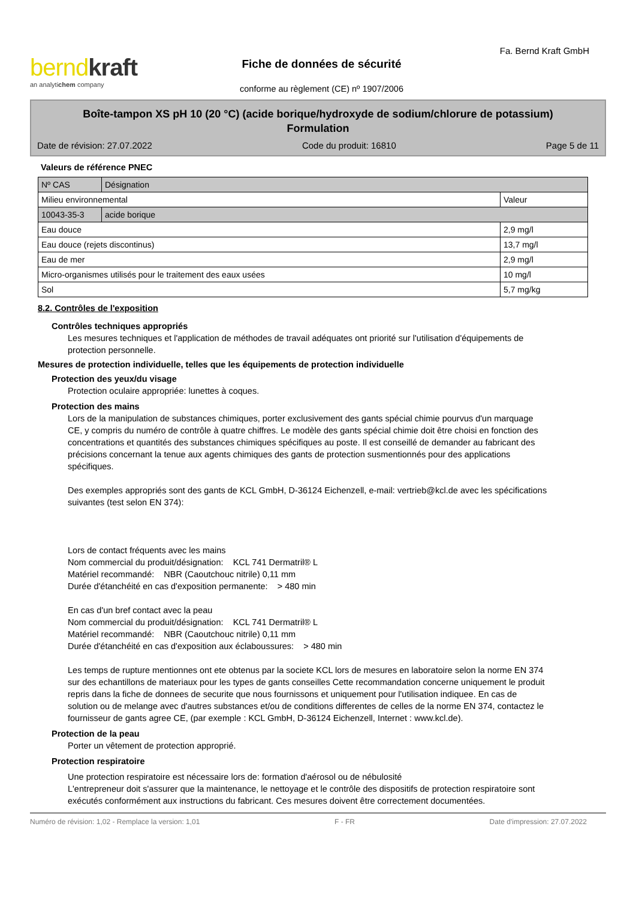bernd kraft
an analytichem company
Fiche de données de sécurité
conforme au règlement (CE) nº 1907/2006
Fa. Bernd Kraft GmbH
Boîte-tampon XS pH 10 (20 °C) (acide borique/hydroxyde de sodium/chlorure de potassium)
Formulation
Date de révision: 27.07.2022 Code du produit: 16810 Page 5 de 11
Valeurs de référence PNEC
| Nº CAS | Désignation | |
| --- | --- | --- |
| Milieu environnemental | | Valeur |
| 10043-35-3 | acide borique | |
| Eau douce | | 2,9 mg/l |
| Eau douce (rejets discontinus) | | 13,7 mg/l |
| Eau de mer | | 2,9 mg/l |
| Micro-organismes utilisés pour le traitement des eaux usées | | 10 mg/l |
| Sol | | 5,7 mg/kg |
8.2. Contrôles de l'exposition
Contrôles techniques appropriés
Les mesures techniques et l'application de méthodes de travail adéquates ont priorité sur l'utilisation d'équipements de protection personnelle.
Mesures de protection individuelle, telles que les équipements de protection individuelle
Protection des yeux/du visage
Protection oculaire appropriée: lunettes à coques.
Protection des mains
Lors de la manipulation de substances chimiques, porter exclusivement des gants spécial chimie pourvus d'un marquage CE, y compris du numéro de contrôle à quatre chiffres. Le modèle des gants spécial chimie doit être choisi en fonction des concentrations et quantités des substances chimiques spécifiques au poste. Il est conseillé de demander au fabricant des précisions concernant la tenue aux agents chimiques des gants de protection susmentionnés pour des applications spécifiques.
Des exemples appropriés sont des gants de KCL GmbH, D-36124 Eichenzell, e-mail: vertrieb@kcl.de avec les spécifications suivantes (test selon EN 374):
Lors de contact fréquents avec les mains
Nom commercial du produit/désignation: KCL 741 Dermatril® L
Matériel recommandé: NBR (Caoutchouc nitrile) 0,11 mm
Durée d'étanchéité en cas d'exposition permanente: > 480 min
En cas d'un bref contact avec la peau
Nom commercial du produit/désignation: KCL 741 Dermatril® L
Matériel recommandé: NBR (Caoutchouc nitrile) 0,11 mm
Durée d'étanchéité en cas d'exposition aux éclaboussures: > 480 min
Les temps de rupture mentionnes ont ete obtenus par la societe KCL lors de mesures en laboratoire selon la norme EN 374 sur des echantillons de materiaux pour les types de gants conseilles Cette recommandation concerne uniquement le produit repris dans la fiche de donnees de securite que nous fournissons et uniquement pour l'utilisation indiquee. En cas de solution ou de melange avec d'autres substances et/ou de conditions differentes de celles de la norme EN 374, contactez le fournisseur de gants agree CE, (par exemple : KCL GmbH, D-36124 Eichenzell, Internet : www.kcl.de).
Protection de la peau
Porter un vêtement de protection approprié.
Protection respiratoire
Une protection respiratoire est nécessaire lors de: formation d'aérosol ou de nébulosité
L'entrepreneur doit s'assurer que la maintenance, le nettoyage et le contrôle des dispositifs de protection respiratoire sont exécutés conformément aux instructions du fabricant. Ces mesures doivent être correctement documentées.
Numéro de révision: 1,02 - Remplace la version: 1,01 F - FR Date d'impression: 27.07.2022